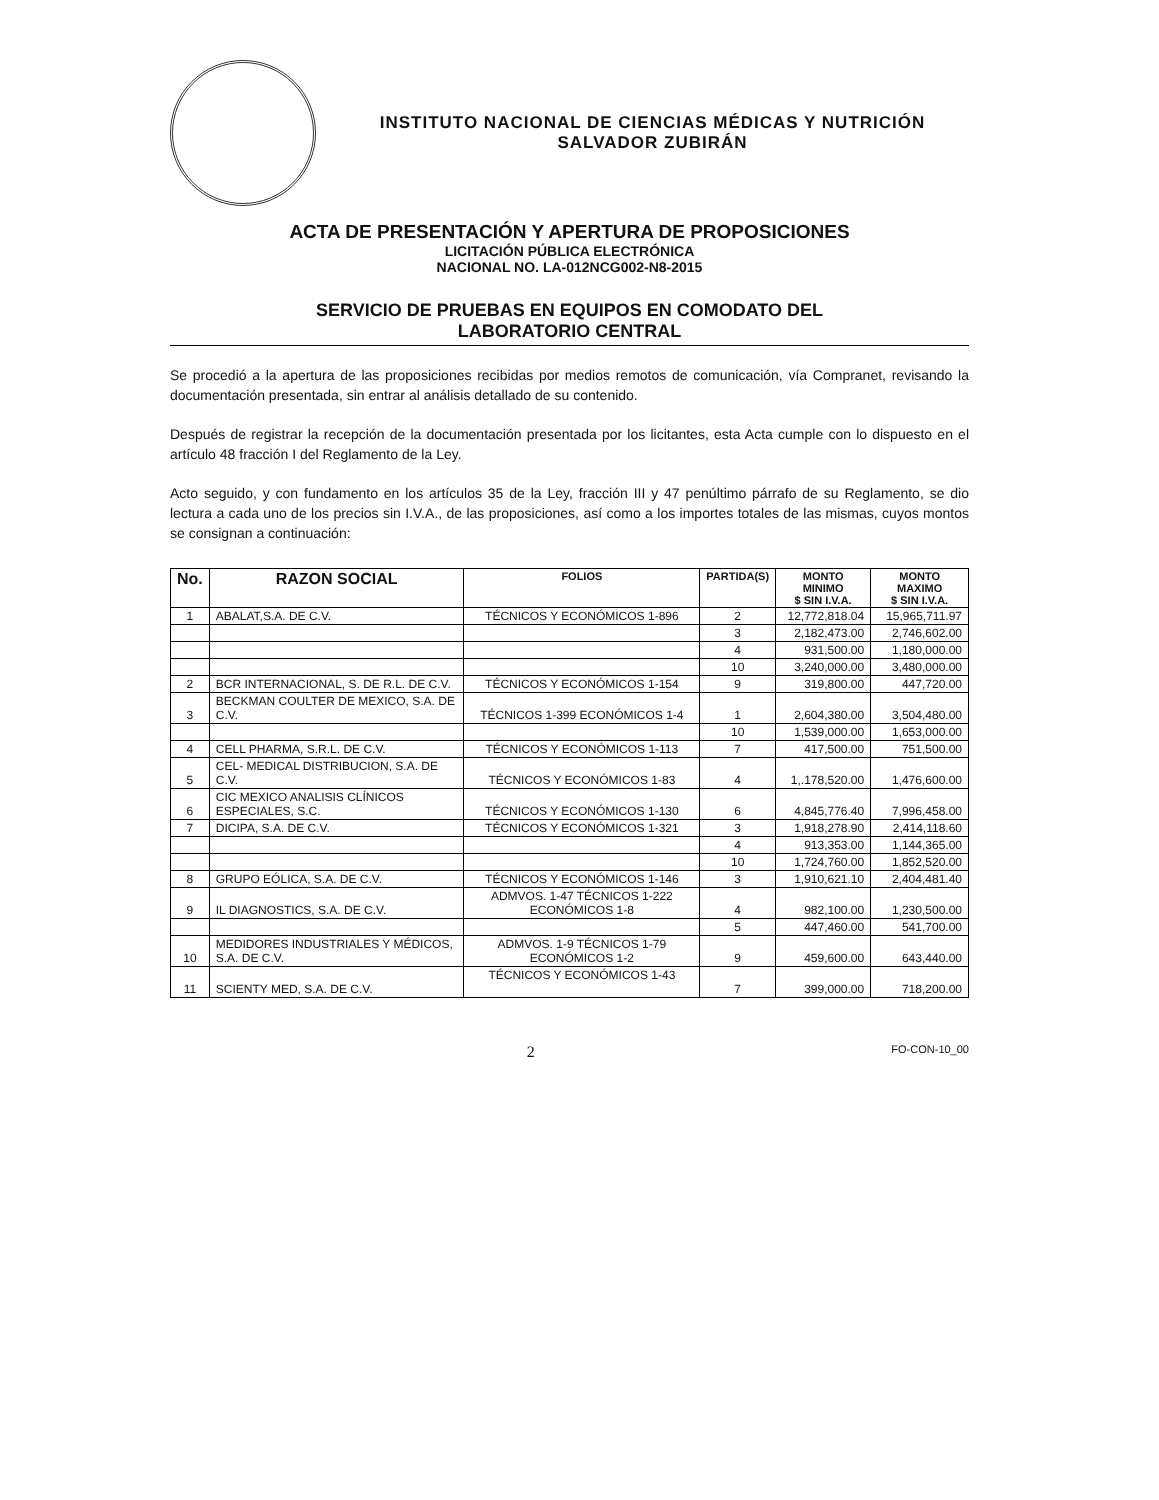INSTITUTO NACIONAL DE CIENCIAS MÉDICAS Y NUTRICIÓN
SALVADOR ZUBIRÁN
ACTA DE PRESENTACIÓN Y APERTURA DE PROPOSICIONES
LICITACIÓN PÚBLICA ELECTRÓNICA
NACIONAL NO. LA-012NCG002-N8-2015
SERVICIO DE PRUEBAS EN EQUIPOS EN COMODATO DEL
LABORATORIO CENTRAL
Se procedió a la apertura de las proposiciones recibidas por medios remotos de comunicación, vía Compranet, revisando la documentación presentada, sin entrar al análisis detallado de su contenido.
Después de registrar la recepción de la documentación presentada por los licitantes, esta Acta cumple con lo dispuesto en el artículo 48 fracción I del Reglamento de la Ley.
Acto seguido, y con fundamento en los artículos 35 de la Ley, fracción III y 47 penúltimo párrafo de su Reglamento, se dio lectura a cada uno de los precios sin I.V.A., de las proposiciones, así como a los importes totales de las mismas, cuyos montos se consignan a continuación:
| No. | RAZON SOCIAL | FOLIOS | PARTIDA(S) | MONTO MINIMO $ SIN I.V.A. | MONTO MAXIMO $ SIN I.V.A. |
| --- | --- | --- | --- | --- | --- |
| 1 | ABALAT,S.A. DE C.V. | TÉCNICOS Y ECONÓMICOS 1-896 | 2 | 12,772,818.04 | 15,965,711.97 |
| | | | 3 | 2,182,473.00 | 2,746,602.00 |
| | | | 4 | 931,500.00 | 1,180,000.00 |
| | | | 10 | 3,240,000.00 | 3,480,000.00 |
| 2 | BCR INTERNACIONAL, S. DE R.L. DE C.V. | TÉCNICOS Y ECONÓMICOS 1-154 | 9 | 319,800.00 | 447,720.00 |
| 3 | BECKMAN COULTER DE MEXICO, S.A. DE C.V. | TÉCNICOS 1-399 ECONÓMICOS 1-4 | 1 | 2,604,380.00 | 3,504,480.00 |
| | | | 10 | 1,539,000.00 | 1,653,000.00 |
| 4 | CELL PHARMA, S.R.L. DE C.V. | TÉCNICOS Y ECONÓMICOS 1-113 | 7 | 417,500.00 | 751,500.00 |
| 5 | CEL- MEDICAL DISTRIBUCION, S.A. DE C.V. | TÉCNICOS Y ECONÓMICOS 1-83 | 4 | 1,.178,520.00 | 1,476,600.00 |
| 6 | CIC MEXICO ANALISIS CLÍNICOS ESPECIALES, S.C. | TÉCNICOS Y ECONÓMICOS 1-130 | 6 | 4,845,776.40 | 7,996,458.00 |
| 7 | DICIPA, S.A. DE C.V. | TÉCNICOS Y ECONÓMICOS 1-321 | 3 | 1,918,278.90 | 2,414,118.60 |
| | | | 4 | 913,353.00 | 1,144,365.00 |
| | | | 10 | 1,724,760.00 | 1,852,520.00 |
| 8 | GRUPO EÓLICA, S.A. DE C.V. | TÉCNICOS Y ECONÓMICOS 1-146 | 3 | 1,910,621.10 | 2,404,481.40 |
| 9 | IL DIAGNOSTICS, S.A. DE C.V. | ADMVOS. 1-47 TÉCNICOS 1-222 ECONÓMICOS 1-8 | 4 | 982,100.00 | 1,230,500.00 |
| | | | 5 | 447,460.00 | 541,700.00 |
| 10 | MEDIDORES INDUSTRIALES Y MÉDICOS, S.A. DE C.V. | ADMVOS. 1-9 TÉCNICOS 1-79 ECONÓMICOS 1-2 | 9 | 459,600.00 | 643,440.00 |
| 11 | SCIENTY MED, S.A. DE C.V. | TÉCNICOS Y ECONÓMICOS 1-43 | 7 | 399,000.00 | 718,200.00 |
2 FO-CON-10_00